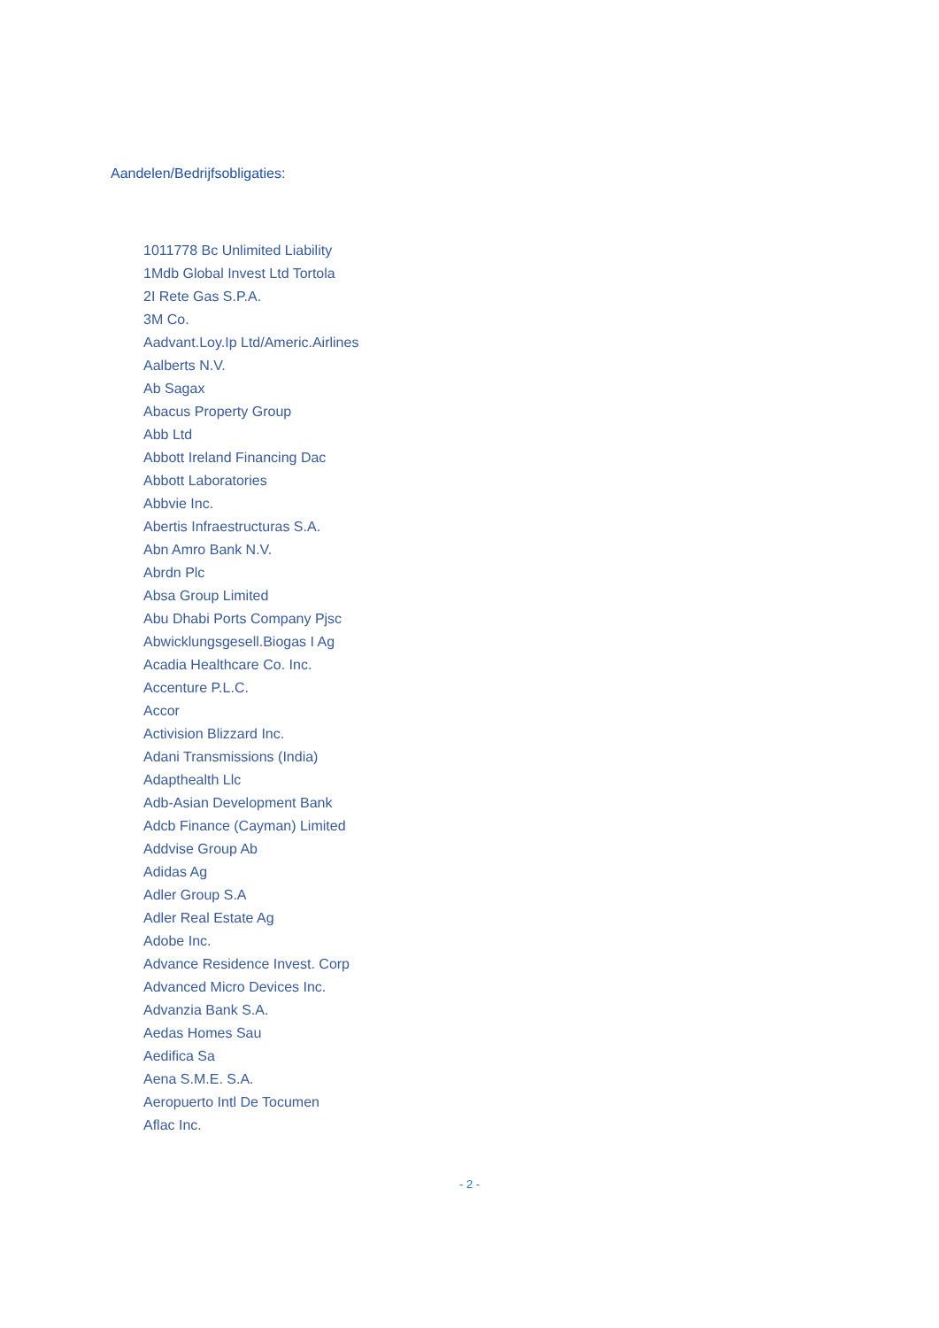Aandelen/Bedrijfsobligaties:
1011778 Bc Unlimited Liability
1Mdb Global Invest Ltd Tortola
2I Rete Gas S.P.A.
3M Co.
Aadvant.Loy.Ip Ltd/Americ.Airlines
Aalberts N.V.
Ab Sagax
Abacus Property Group
Abb Ltd
Abbott Ireland Financing Dac
Abbott Laboratories
Abbvie Inc.
Abertis Infraestructuras S.A.
Abn Amro Bank N.V.
Abrdn Plc
Absa Group Limited
Abu Dhabi Ports Company Pjsc
Abwicklungsgesell.Biogas I Ag
Acadia Healthcare Co. Inc.
Accenture P.L.C.
Accor
Activision Blizzard Inc.
Adani Transmissions (India)
Adapthealth Llc
Adb-Asian Development Bank
Adcb Finance (Cayman) Limited
Addvise Group Ab
Adidas Ag
Adler Group S.A
Adler Real Estate Ag
Adobe Inc.
Advance Residence Invest. Corp
Advanced Micro Devices Inc.
Advanzia Bank S.A.
Aedas Homes Sau
Aedifica Sa
Aena S.M.E. S.A.
Aeropuerto Intl De Tocumen
Aflac Inc.
- 2 -